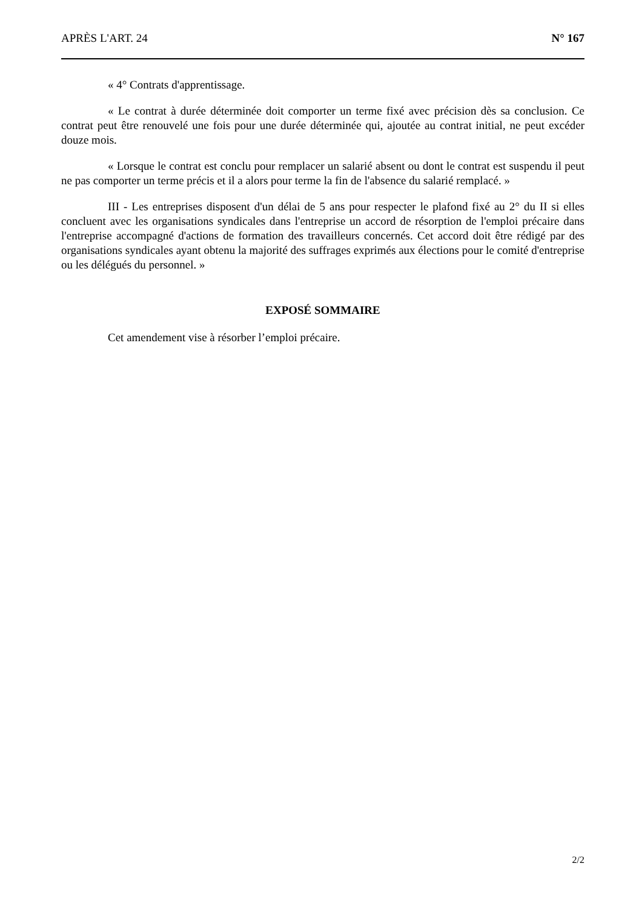APRÈS L'ART. 24 N° 167
« 4° Contrats d'apprentissage.
« Le contrat à durée déterminée doit comporter un terme fixé avec précision dès sa conclusion. Ce contrat peut être renouvelé une fois pour une durée déterminée qui, ajoutée au contrat initial, ne peut excéder douze mois.
« Lorsque le contrat est conclu pour remplacer un salarié absent ou dont le contrat est suspendu il peut ne pas comporter un terme précis et il a alors pour terme la fin de l'absence du salarié remplacé. »
III - Les entreprises disposent d'un délai de 5 ans pour respecter le plafond fixé au 2° du II si elles concluent avec les organisations syndicales dans l'entreprise un accord de résorption de l'emploi précaire dans l'entreprise accompagné d'actions de formation des travailleurs concernés. Cet accord doit être rédigé par des organisations syndicales ayant obtenu la majorité des suffrages exprimés aux élections pour le comité d'entreprise ou les délégués du personnel. »
EXPOSÉ SOMMAIRE
Cet amendement vise à résorber l’emploi précaire.
2/2